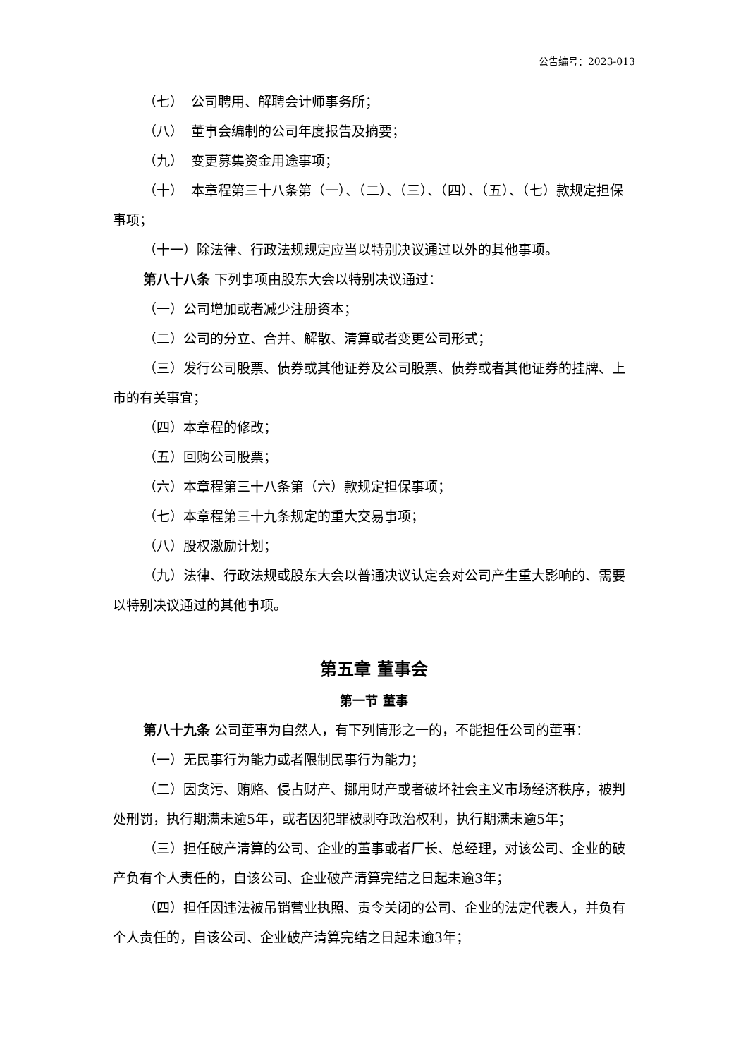公告编号：2023-013
（七） 公司聘用、解聘会计师事务所；
（八） 董事会编制的公司年度报告及摘要；
（九） 变更募集资金用途事项；
（十） 本章程第三十八条第（一）、（二）、（三）、（四）、（五）、（七）款规定担保事项；
（十一）除法律、行政法规规定应当以特别决议通过以外的其他事项。
第八十八条 下列事项由股东大会以特别决议通过：
（一）公司增加或者减少注册资本；
（二）公司的分立、合并、解散、清算或者变更公司形式；
（三）发行公司股票、债券或其他证券及公司股票、债券或者其他证券的挂牌、上市的有关事宜；
（四）本章程的修改；
（五）回购公司股票；
（六）本章程第三十八条第（六）款规定担保事项；
（七）本章程第三十九条规定的重大交易事项；
（八）股权激励计划；
（九）法律、行政法规或股东大会以普通决议认定会对公司产生重大影响的、需要以特别决议通过的其他事项。
第五章 董事会
第一节 董事
第八十九条 公司董事为自然人，有下列情形之一的，不能担任公司的董事：
（一）无民事行为能力或者限制民事行为能力；
（二）因贪污、贿赂、侵占财产、挪用财产或者破坏社会主义市场经济秩序，被判处刑罚，执行期满未逾5年，或者因犯罪被剥夺政治权利，执行期满未逾5年；
（三）担任破产清算的公司、企业的董事或者厂长、总经理，对该公司、企业的破产负有个人责任的，自该公司、企业破产清算完结之日起未逾3年；
（四）担任因违法被吊销营业执照、责令关闭的公司、企业的法定代表人，并负有个人责任的，自该公司、企业破产清算完结之日起未逾3年；